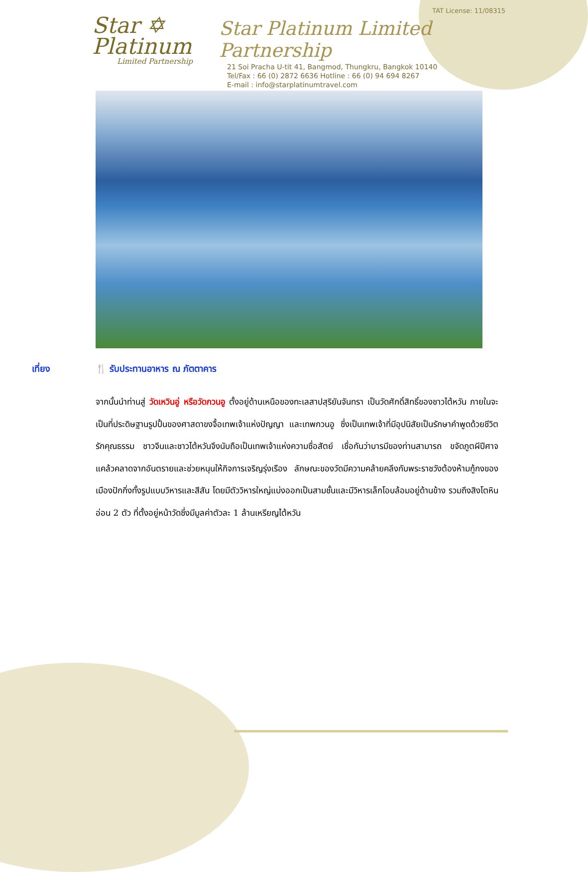TAT License: 11/08315
Star ✡
Platinum
Limited Partnership
Star Platinum Limited Partnership
21 Soi Pracha U-tit 41, Bangmod, Thungkru, Bangkok 10140
Tel/Fax : 66 (0) 2872 6636 Hotline : 66 (0) 94 694 8267
E-mail : info@starplatinumtravel.com
เที่ยง 🍴 รับประทานอาหาร ณ ภัตตาคาร
จากนั้นนำท่านสู่ วัดเหวินอู่ หรือวัดกวนอู ตั้งอยู่ด้านเหนือของทะเลสาปสุริยันจันทรา เป็นวัดศักดิ์สิทธิ์ของชาวไต้หวัน ภายในจะเป็นที่ประดิษฐานรูปปั้นของศาสดาขงจื้อเทพเจ้าแห่งปัญญา และเทพกวนอู ซึ่งเป็นเทพเจ้าที่มีอุปนิสัยเป็นรักษาคำพูดด้วยชีวิต รักคุณธรรม ชาวจีนและชาวไต้หวันจึงนับถือเป็นเทพเจ้าแห่งความซื่อสัตย์ เชื่อกันว่าบารมีของท่านสามารถ ขจัดภูตผีปีศาจ แคล้วคลาดจากอันตรายและช่วยหนุนให้กิจการเจริญรุ่งเรือง ลักษณะของวัดมีความคล้ายคลึงกับพระราชวังต้องห้ามกู้กงของเมืองปักกิ่งทั้งรูปแบบวิหารและสีสัน โดยมีตัววิหารใหญ่แบ่งออกเป็นสามชั้นและมีวิหารเล็กโอบล้อมอยู่ด้านข้าง รวมถึงสิงโตหินอ่อน 2 ตัว ที่ตั้งอยู่หน้าวัดซึ่งมีมูลค่าตัวละ 1 ล้านเหรียญไต้หวัน